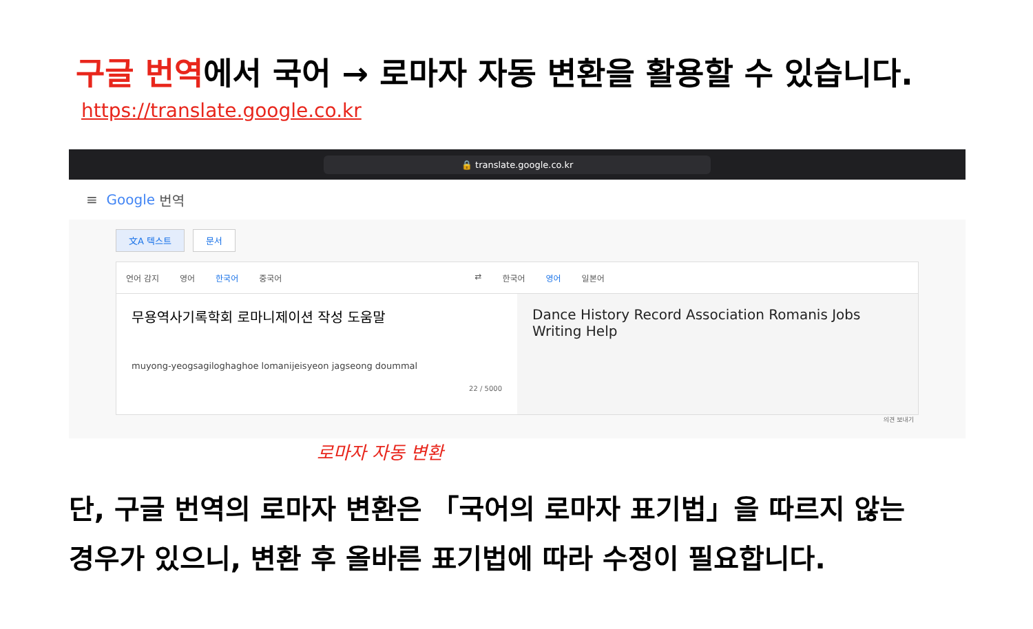구글 번역에서 국어 → 로마자 자동 변환을 활용할 수 있습니다.
https://translate.google.co.kr
🔒 translate.google.co.kr
≡ Google 번역
文A 텍스트 문서
언어 감지 영어 한국어 중국어 ⇄ 한국어 영어 일본어
무용역사기록학회 로마니제이션 작성 도움말
muyong-yeogsagiloghaghoe lomanijeisyeon jagseong doummal
22 / 5000
Dance History Record Association Romanis Jobs Writing Help
의견 보내기
로마자 자동 변환
단, 구글 번역의 로마자 변환은 「국어의 로마자 표기법」을 따르지 않는
경우가 있으니, 변환 후 올바른 표기법에 따라 수정이 필요합니다.